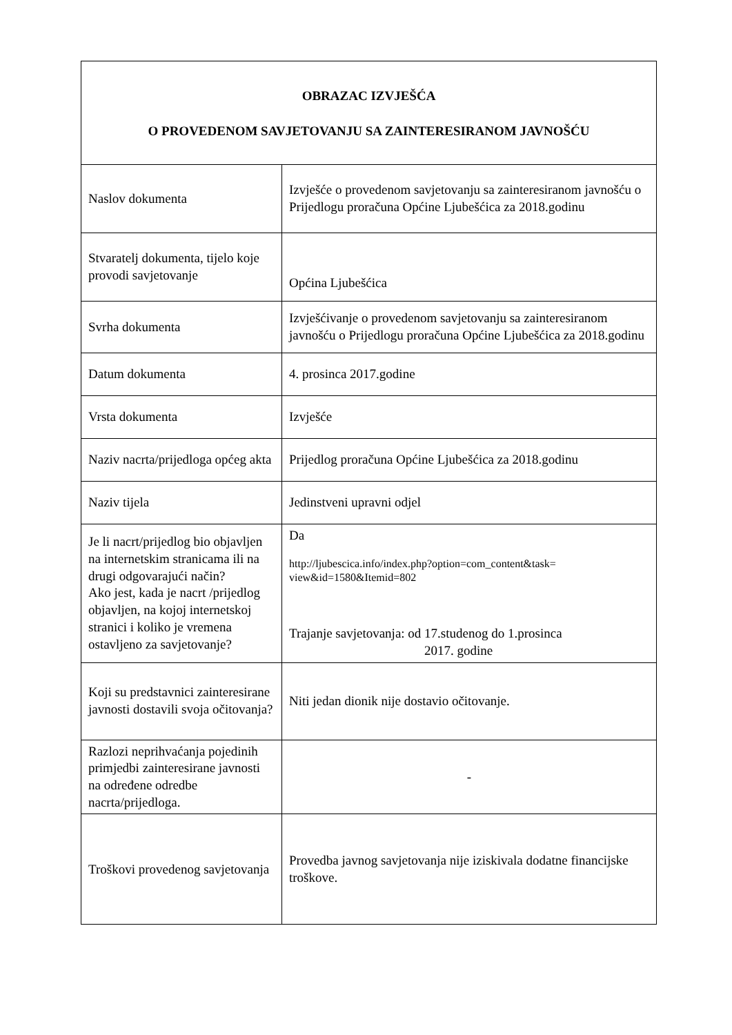| OBRAZAC IZVJEŠĆA O PROVEDENOM SAVJETOVANJU SA ZAINTERESIRANOM JAVNOŠĆU | |
| --- | --- |
| Naslov dokumenta | Izvješće o provedenom savjetovanju sa zainteresiranom javnošću o Prijedlogu proračuna Općine Ljubešćica za 2018.godinu |
| Stvaratelj dokumenta, tijelo koje provodi savjetovanje | Općina Ljubešćica |
| Svrha dokumenta | Izvješćivanje o provedenom savjetovanju sa zainteresiranom javnošću o Prijedlogu proračuna Općine Ljubešćica za 2018.godinu |
| Datum dokumenta | 4. prosinca 2017.godine |
| Vrsta dokumenta | Izvješće |
| Naziv nacrta/prijedloga općeg akta | Prijedlog proračuna Općine Ljubešćica za 2018.godinu |
| Naziv tijela | Jedinstveni upravni odjel |
| Je li nacrt/prijedlog bio objavljen na internetskim stranicama ili na drugi odgovarajući način? Ako jest, kada je nacrt /prijedlog objavljen, na kojoj internetskoj stranici i koliko je vremena ostavljeno za savjetovanje? | Da http://ljubescica.info/index.php?option=com_content&task= view&id=1580&Itemid=802 Trajanje savjetovanja: od 17.studenog do 1.prosinca 2017. godine |
| Koji su predstavnici zainteresirane javnosti dostavili svoja očitovanja? | Niti jedan dionik nije dostavio očitovanje. |
| Razlozi neprihvaćanja pojedinih primjedbi zainteresirane javnosti na određene odredbe nacrta/prijedloga. | - |
| Troškovi provedenog savjetovanja | Provedba javnog savjetovanja nije iziskivala dodatne financijske troškove. |